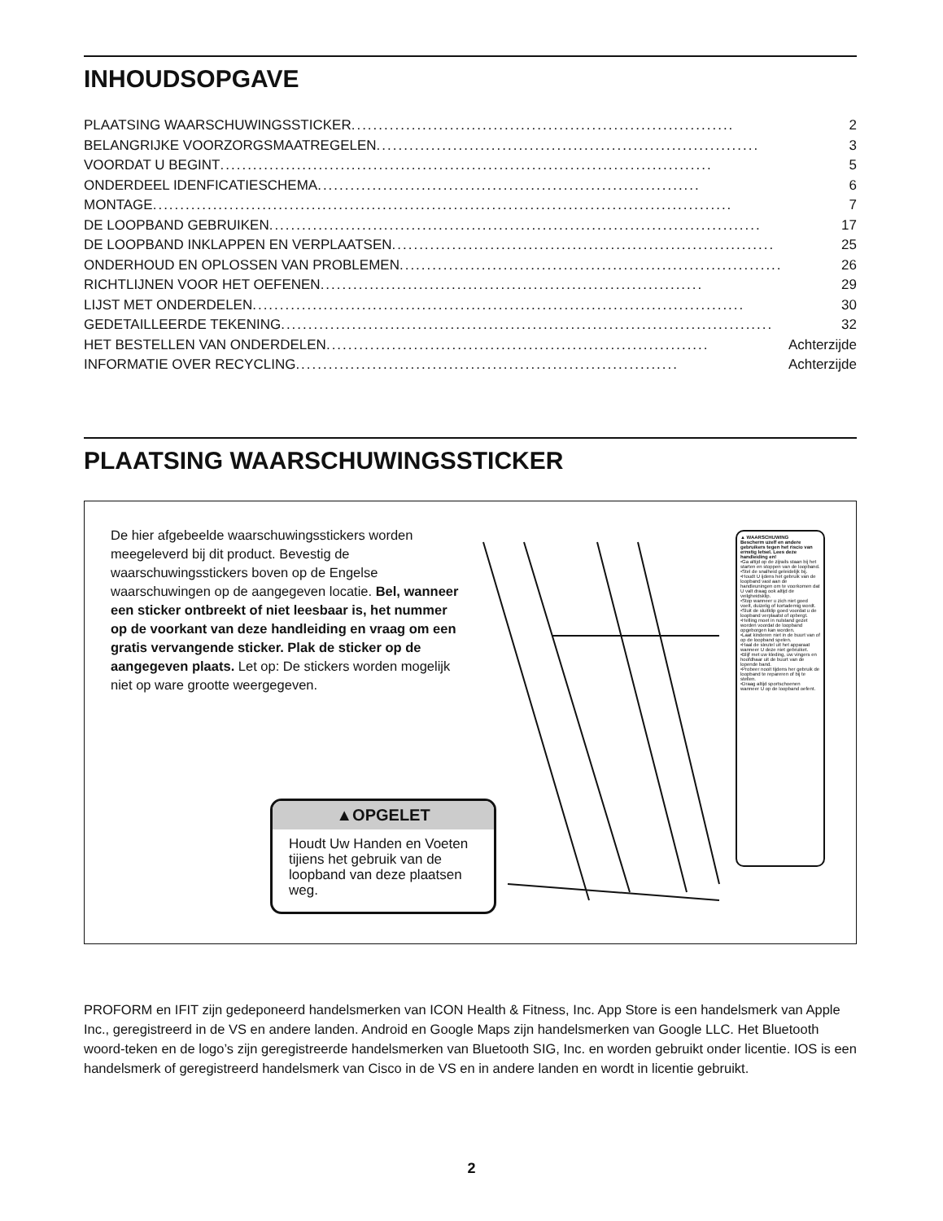INHOUDSOPGAVE
PLAATSING WAARSCHUWINGSSTICKER...................................................................... 2
BELANGRIJKE VOORZORGSMAATREGELEN...................................................................... 3
VOORDAT U BEGINT.......................................................................................... 5
ONDERDEEL IDENFICATIESCHEMA...................................................................... 6
MONTAGE.......................................................................................................... 7
DE LOOPBAND GEBRUIKEN.......................................................................................... 17
DE LOOPBAND INKLAPPEN EN VERPLAATSEN...................................................................... 25
ONDERHOUD EN OPLOSSEN VAN PROBLEMEN...................................................................... 26
RICHTLIJNEN VOOR HET OEFENEN...................................................................... 29
LIJST MET ONDERDELEN.......................................................................................... 30
GEDETAILLEERDE TEKENING.......................................................................................... 32
HET BESTELLEN VAN ONDERDELEN...................................................................... Achterzijde
INFORMATIE OVER RECYCLING...................................................................... Achterzijde
PLAATSING WAARSCHUWINGSSTICKER
De hier afgebeelde waarschuwingsstickers worden meegeleverd bij dit product. Bevestig de waarschuwingsstickers boven op de Engelse waarschuwingen op de aangegeven locatie. Bel, wanneer een sticker ontbreekt of niet leesbaar is, het nummer op de voorkant van deze handleiding en vraag om een gratis vervangende sticker. Plak de sticker op de aangegeven plaats. Let op: De stickers worden mogelijk niet op ware grootte weergegeven.
▲OPGELET
Houdt Uw Handen en Voeten tijiens het gebruik van de loopband van deze plaatsen weg.
▲ WAARSCHUWING
Bescherm uzelf en andere gebruikers tegen het riscio van ernstig letsel. Lees deze handleiding en!
•Ga altijd op de zijrails staan bij het starten en stoppen van de loopband.
•Stel de snalheid geleidelijk bij.
•Houdt U ijdens het gebruik van de loopband vast aan de handleuningen om te voorkomen dat U valt draag ook altijd de veilgheidsklip.
•Stop wanneer u zich niet goed voelt, duizelig of kortademig wordt.
•Sluit de sluitklip goed voordat u de loopband verplaatst of opbergt.
•Helling moet in nulstand gezet worden voordat de loopband opgeborgen kan worden.
•Laat kinderen niet in de buurt van of op de loopband spelen.
•Haal de sleutel uit het apparaat wanneer U deze niet gebruiket.
•Blijf met uw kleding, uw vingers en hoofdhaar uit de buurt van de lopende band.
•Probeer nooit tijdens her gebruik de loopband te repareren of bij te stellen.
•Draag altijd sportschoenen wanneer U op de loopband oefent.
PROFORM en IFIT zijn gedeponeerd handelsmerken van ICON Health & Fitness, Inc. App Store is een handelsmerk van Apple Inc., geregistreerd in de VS en andere landen. Android en Google Maps zijn handelsmerken van Google LLC. Het Bluetooth woord-teken en de logo’s zijn geregistreerde handelsmerken van Bluetooth SIG, Inc. en worden gebruikt onder licentie. IOS is een handelsmerk of geregistreerd handelsmerk van Cisco in de VS en in andere landen en wordt in licentie gebruikt.
2